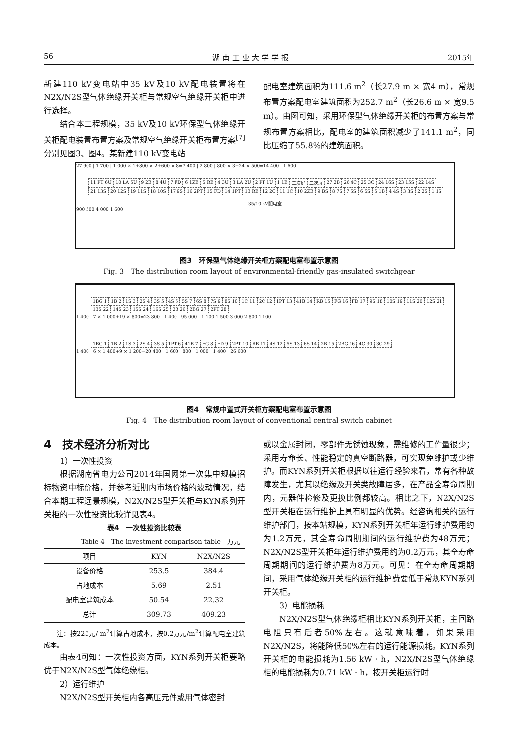56 湖 南 工 业 大 学 学 报 2015年
新建110 kV变电站中35 kV及10 kV配电装置将在N2X/N2S型气体绝缘开关柜与常规空气绝缘开关柜中进行选择。
结合本工程规模，35 kV及10 kV环保型气体绝缘开关柜配电装置布置方案及常规空气绝缘开关柜布置方案<sup>[7]</sup>分别见图3、图4。某新建110 kV变电站
配电室建筑面积为111.6 m<sup>2</sup>（长27.9 m × 宽4 m），常规布置方案配电室建筑面积为252.7 m<sup>2</sup>（长26.6 m × 宽9.5 m）。由图可知，采用环保型气体绝缘开关柜的布置方案与常规布置方案相比，配电室的建筑面积减少了141.1 m<sup>2</sup>，同比压缩了55.8%的建筑面积。
27 900 | 1 700 | 1 000 × 1+800 × 2+600 × 8=7 400 | 2 800 | 800 × 3+24 × 500=14 400 | 1 600
11 PT 6U 10 LA 5U 9 2B 8 4U 7 FD 6 1ZB 5 RB 4 3U 3 LA 2U 2 PT 1U 1 1B 二次屏 二次屏 27 2B 26 4C 25 3C 24 16S 23 15S 22 14S 21 13S 20 12S 19 11S 18 10S 17 9S 16 2PT 15 FD 14 1PT 13 RB 12 2C 11 1C 10 2ZB 9 BS 8 7S 7 6S 6 5S 5 1B 4 4S 3 3S 2 2S 1 1S
35/10 kV配电室
900 500 4 000 1 600
图3　环保型气体绝缘开关柜方案配电室布置示意图
Fig. 3　The distribution room layout of environmental-friendly gas-insulated switchgear
1BG 1 1B 2 1S 3 2S 4 3S 5 4S 6 5S 7 6S 8 7S 9 8S 10 1C 11 2C 12 1PT 13 41B 14 RB 15 FG 16 FD 17 9S 18 10S 19 11S 20 12S 21 13S 22 14S 23 15S 24 16S 25 2B 26 2BG 27 2PT 28
1 400　7 × 1 000+19 × 800=23 800　1 400　95 000　1 100 1 500 3 000 2 800 1 100
1BG 1 1B 2 1S 3 2S 4 3S 5 1PT 6 41B 7 FG 8 FD 9 2PT 10 RB 11 4S 12 5S 13 6S 14 2B 15 2BG 16 4C 30 3C 29
1 400　6 × 1 400+9 × 1 200=20 400　1 600　800　1 000　1 400　26 600
图4　常规中置式开关柜方案配电室布置示意图
Fig. 4　The distribution room layout of conventional central switch cabinet
4　技术经济分析对比
1）一次性投资
根据湖南省电力公司2014年国网第一次集中规模招标物资中标价格，并参考近期内市场价格的波动情况，结合本期工程远景规模，N2X/N2S型开关柜与KYN系列开关柜的一次性投资比较详见表4。
表4　一次性投资比较表
Table 4　The investment comparison table　万元
| 项目 | KYN | N2X/N2S |
| --- | --- | --- |
| 设备价格 | 253.5 | 384.4 |
| 占地成本 | 5.69 | 2.51 |
| 配电室建筑成本 | 50.54 | 22.32 |
| 总计 | 309.73 | 409.23 |
注：按225元/ m<sup>2</sup>计算占地成本，按0.2万元/m<sup>2</sup>计算配电室建筑成本。
由表4可知：一次性投资方面，KYN系列开关柜要略优于N2X/N2S型气体绝缘柜。
2）运行维护
N2X/N2S型开关柜内各高压元件或用气体密封
或以金属封闭，零部件无锈蚀现象，需维修的工作量很少；采用寿命长、性能稳定的真空断路器，可实现免维护或少维护。而KYN系列开关柜根据以往运行经验来看，常有各种故障发生，尤其以绝缘及开关类故障居多，在产品全寿命周期内，元器件检修及更换比例都较高。相比之下，N2X/N2S型开关柜在运行维护上具有明显的优势。经咨询相关的运行维护部门，按本站规模，KYN系列开关柜年运行维护费用约为1.2万元，其全寿命周期期间的运行维护费为48万元；N2X/N2S型开关柜年运行维护费用约为0.2万元，其全寿命周期期间的运行维护费为8万元。可见：在全寿命周期期间，采用气体绝缘开关柜的运行维护费要低于常规KYN系列开关柜。
3）电能损耗
N2X/N2S型气体绝缘柜相比KYN系列开关柜，主回路电阻只有后者50%左右。这就意味着，如果采用N2X/N2S，将能降低50%左右的运行能源损耗。KYN系列开关柜的电能损耗为1.56 kW · h，N2X/N2S型气体绝缘柜的电能损耗为0.71 kW · h，按开关柜运行时